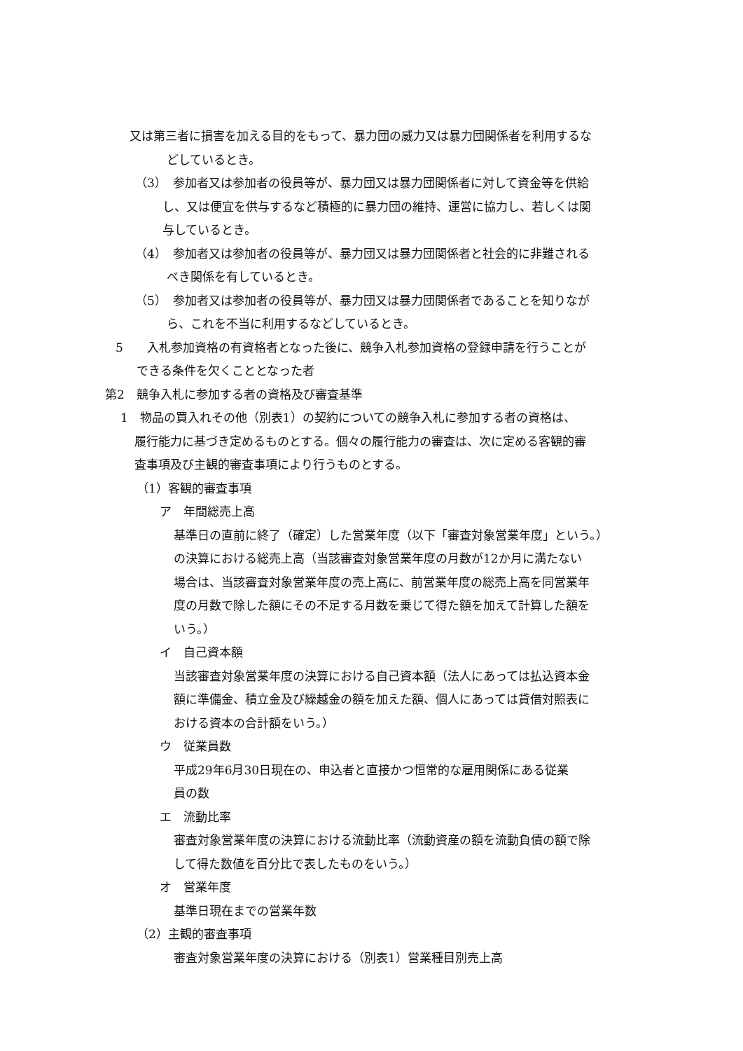又は第三者に損害を加える目的をもって、暴力団の威力又は暴力団関係者を利用するな
どしているとき。
（3）　参加者又は参加者の役員等が、暴力団又は暴力団関係者に対して資金等を供給
し、又は便宜を供与するなど積極的に暴力団の維持、運営に協力し、若しくは関
与しているとき。
（4）　参加者又は参加者の役員等が、暴力団又は暴力団関係者と社会的に非難される
べき関係を有しているとき。
（5）　参加者又は参加者の役員等が、暴力団又は暴力団関係者であることを知りなが
ら、これを不当に利用するなどしているとき。
5　　入札参加資格の有資格者となった後に、競争入札参加資格の登録申請を行うことが
できる条件を欠くこととなった者
第2　競争入札に参加する者の資格及び審査基準
1　物品の買入れその他（別表1）の契約についての競争入札に参加する者の資格は、
履行能力に基づき定めるものとする。個々の履行能力の審査は、次に定める客観的審
査事項及び主観的審査事項により行うものとする。
（1）客観的審査事項
ア　年間総売上高
基準日の直前に終了（確定）した営業年度（以下「審査対象営業年度」という。）
の決算における総売上高（当該審査対象営業年度の月数が12か月に満たない
場合は、当該審査対象営業年度の売上高に、前営業年度の総売上高を同営業年
度の月数で除した額にその不足する月数を乗じて得た額を加えて計算した額を
いう。）
イ　自己資本額
当該審査対象営業年度の決算における自己資本額（法人にあっては払込資本金
額に準備金、積立金及び繰越金の額を加えた額、個人にあっては貸借対照表に
おける資本の合計額をいう。）
ウ　従業員数
平成29年6月30日現在の、申込者と直接かつ恒常的な雇用関係にある従業
員の数
エ　流動比率
審査対象営業年度の決算における流動比率（流動資産の額を流動負債の額で除
して得た数値を百分比で表したものをいう。）
オ　営業年度
基準日現在までの営業年数
（2）主観的審査事項
審査対象営業年度の決算における（別表1）営業種目別売上高